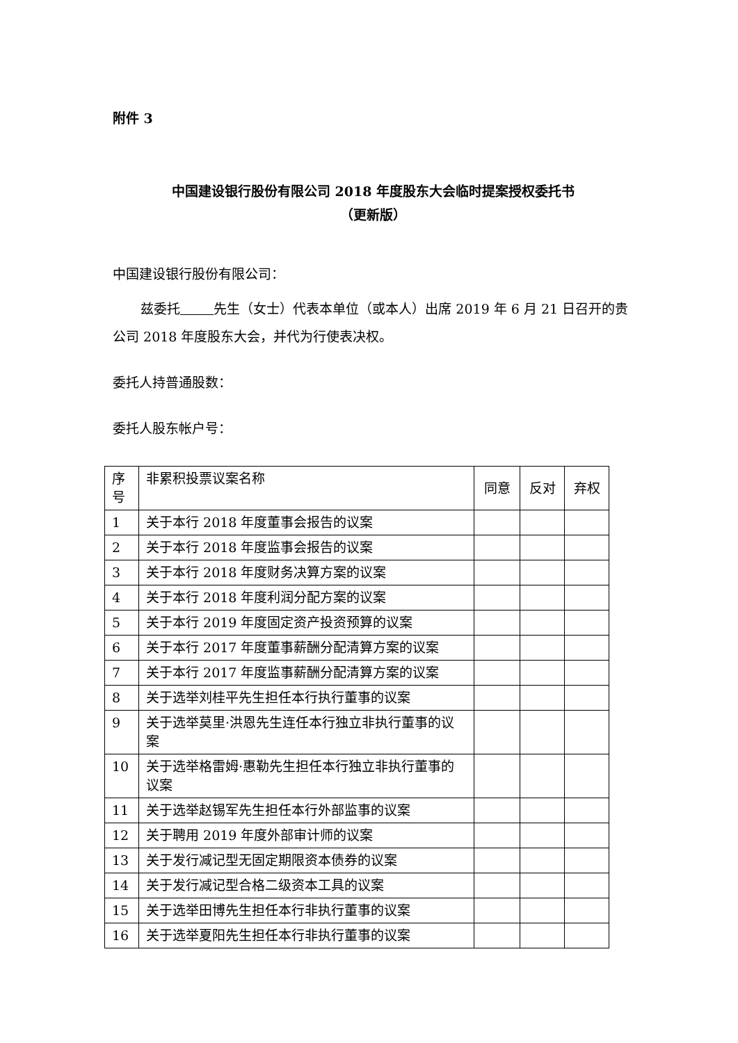附件 3
中国建设银行股份有限公司 2018 年度股东大会临时提案授权委托书
（更新版）
中国建设银行股份有限公司：
兹委托 先生（女士）代表本单位（或本人）出席 2019 年 6 月 21 日召开的贵公司 2018 年度股东大会，并代为行使表决权。
委托人持普通股数：
委托人股东帐户号：
| 序号 | 非累积投票议案名称 | 同意 | 反对 | 弃权 |
| 1 | 关于本行 2018 年度董事会报告的议案 | | | |
| 2 | 关于本行 2018 年度监事会报告的议案 | | | |
| 3 | 关于本行 2018 年度财务决算方案的议案 | | | |
| 4 | 关于本行 2018 年度利润分配方案的议案 | | | |
| 5 | 关于本行 2019 年度固定资产投资预算的议案 | | | |
| 6 | 关于本行 2017 年度董事薪酬分配清算方案的议案 | | | |
| 7 | 关于本行 2017 年度监事薪酬分配清算方案的议案 | | | |
| 8 | 关于选举刘桂平先生担任本行执行董事的议案 | | | |
| 9 | 关于选举莫里·洪恩先生连任本行独立非执行董事的议案 | | | |
| 10 | 关于选举格雷姆·惠勒先生担任本行独立非执行董事的议案 | | | |
| 11 | 关于选举赵锡军先生担任本行外部监事的议案 | | | |
| 12 | 关于聘用 2019 年度外部审计师的议案 | | | |
| 13 | 关于发行减记型无固定期限资本债券的议案 | | | |
| 14 | 关于发行减记型合格二级资本工具的议案 | | | |
| 15 | 关于选举田博先生担任本行非执行董事的议案 | | | |
| 16 | 关于选举夏阳先生担任本行非执行董事的议案 | | | |